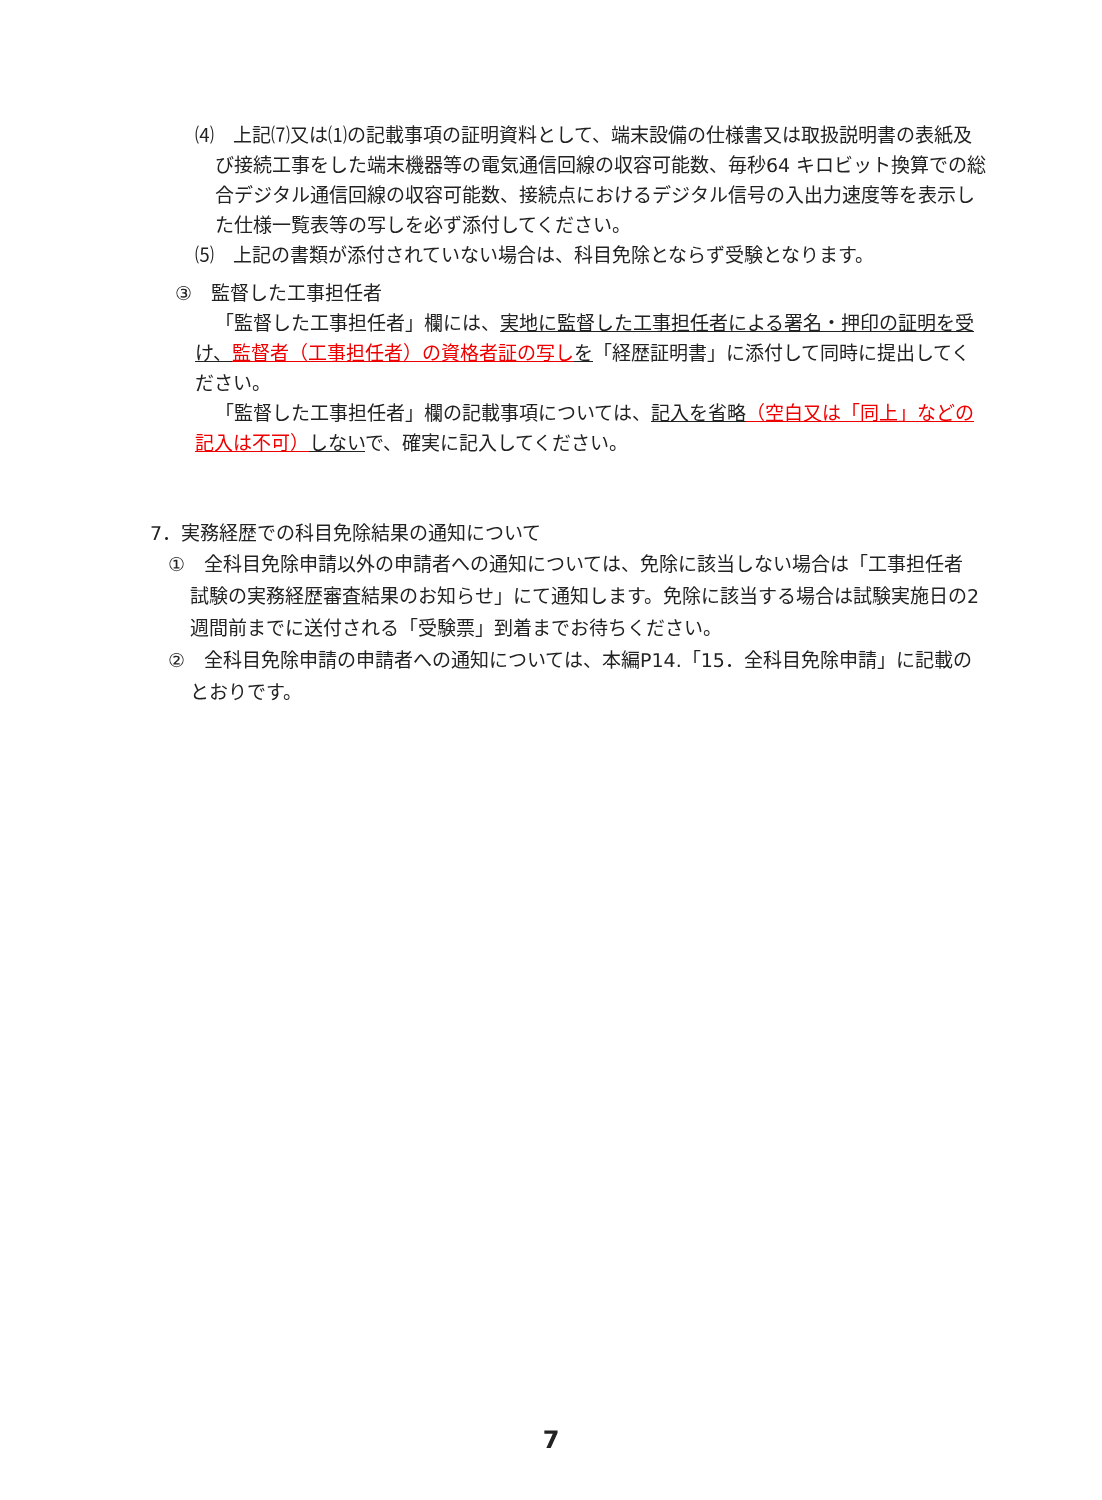⑷　上記⑺又は⑴の記載事項の証明資料として、端末設備の仕様書又は取扱説明書の表紙及び接続工事をした端末機器等の電気通信回線の収容可能数、毎秒64 キロビット換算での総合デジタル通信回線の収容可能数、接続点におけるデジタル信号の入出力速度等を表示した仕様一覧表等の写しを必ず添付してください。
⑸　上記の書類が添付されていない場合は、科目免除とならず受験となります。
③　監督した工事担任者
「監督した工事担任者」欄には、実地に監督した工事担任者による署名・押印の証明を受け、監督者（工事担任者）の資格者証の写し を「経歴証明書」に添付して同時に提出してください。
「監督した工事担任者」欄の記載事項については、記入を省略（空白又は「同上」などの記入は不可）しないで、確実に記入してください。
7．実務経歴での科目免除結果の通知について
①　全科目免除申請以外の申請者への通知については、免除に該当しない場合は「工事担任者試験の実務経歴審査結果のお知らせ」にて通知します。免除に該当する場合は試験実施日の2週間前までに送付される「受験票」到着までお待ちください。
②　全科目免除申請の申請者への通知については、本編P14.「15．全科目免除申請」に記載のとおりです。
7